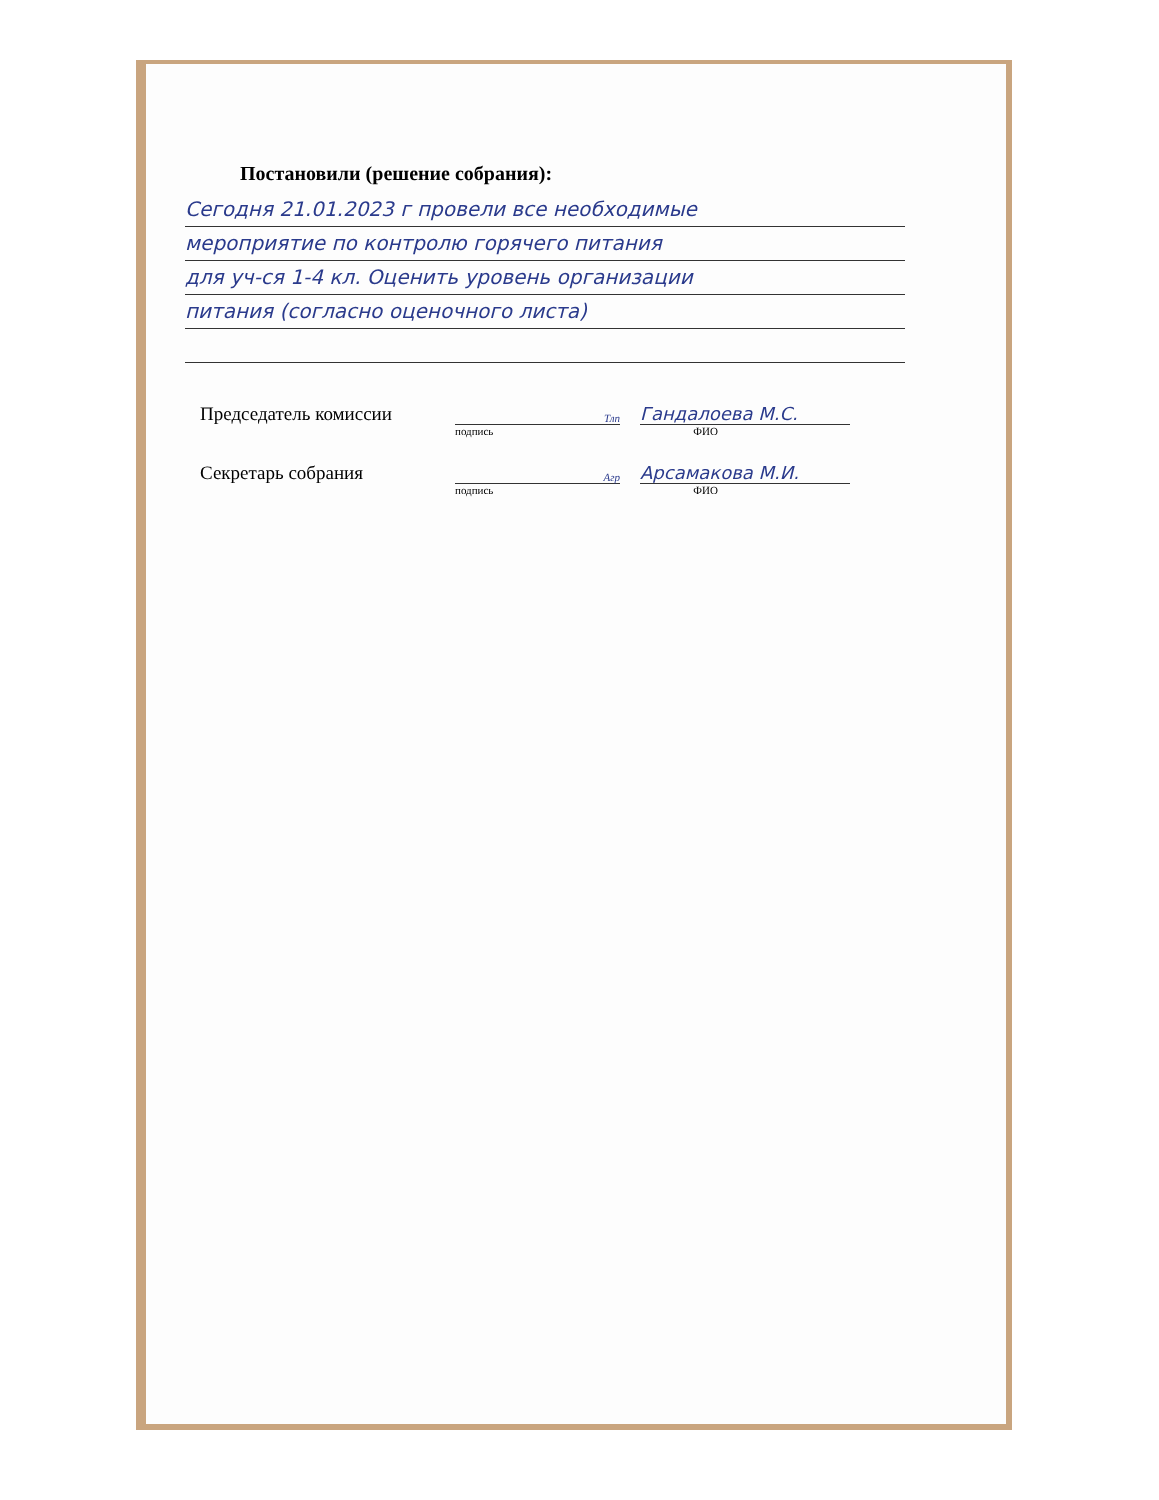Постановили (решение собрания):
Сегодня 21.01.2023 г провели все необходимые
мероприятие по контролю горячего питания
для уч-ся 1-4 кл. Оценить уровень организации
питания (согласно оценочного листа)
Председатель комиссии
Тлп
Гандалоева М.С.
подпись ФИО
Секретарь собрания
Агр
Арсамакова М.И.
подпись ФИО